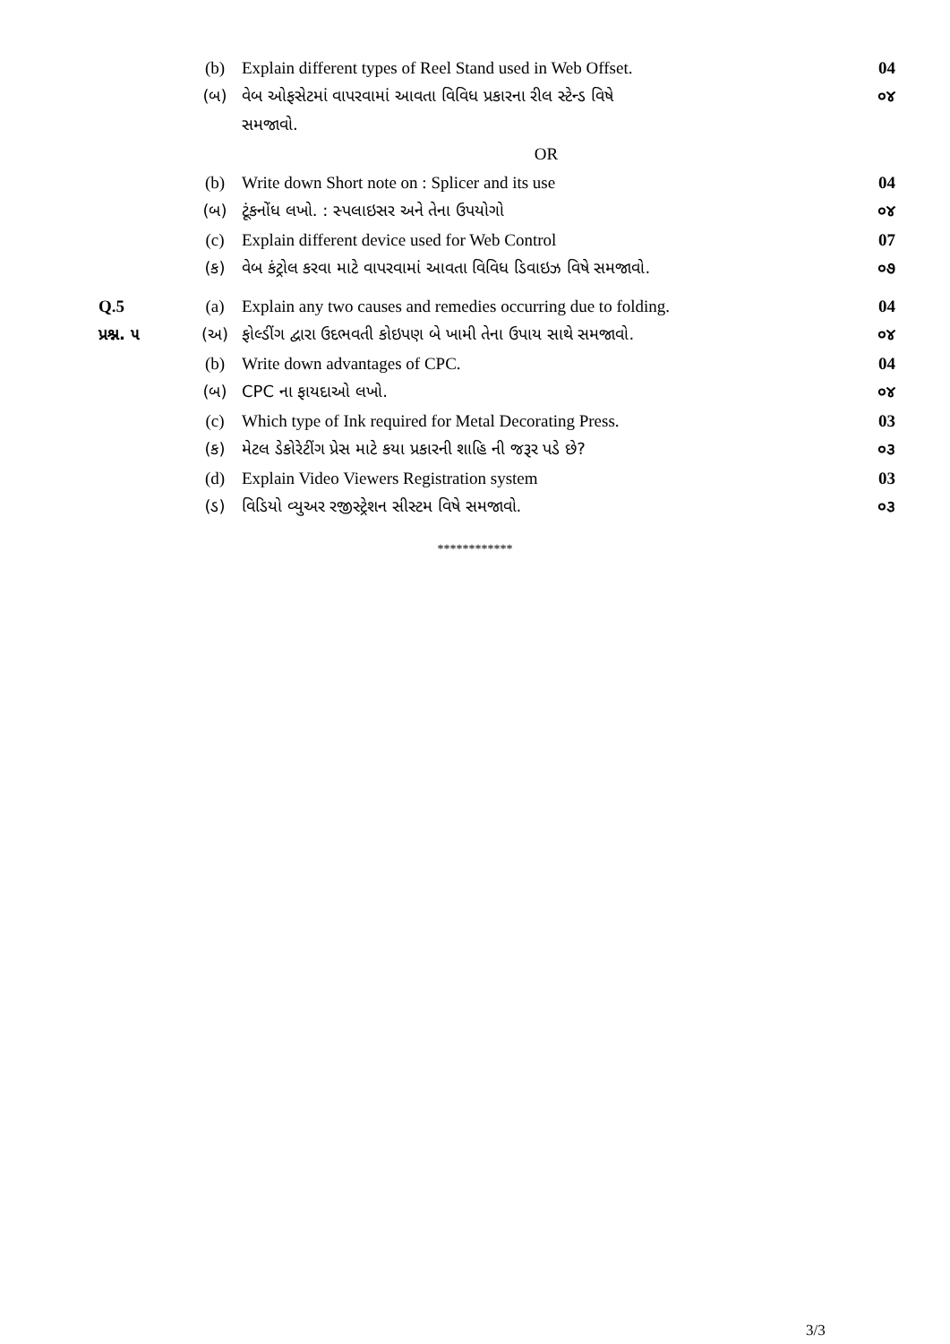| | (b) | Explain different types of Reel Stand used in Web Offset. | 04 |
| | (બ) | વેબ ઓફસેટમાં વાપરવામાં આવતા વિવિધ પ્રકારના રીલ સ્ટેન્ડ વિષે | ૦૪ |
| | | સમજાવો. | |
| | | OR | |
| | (b) | Write down Short note on : Splicer and its use | 04 |
| | (બ) | ટૂંકનોંધ લખો. : સ્પલાઇસર અને તેના ઉપયોગો | ૦૪ |
| | (c) | Explain different device used for Web Control | 07 |
| | (ક) | વેબ કંટ્રોલ કરવા માટે વાપરવામાં આવતા વિવિધ ડિવાઇઝ વિષે સમજાવો. | ૦૭ |
| Q.5 | (a) | Explain any two causes and remedies occurring due to folding. | 04 |
| પ્રશ્ન. ૫ | (અ) | ફોલ્ડીંગ દ્વારા ઉદભવતી કોઇપણ બે ખામી તેના ઉપાય સાથે સમજાવો. | ૦૪ |
| | (b) | Write down advantages of CPC. | 04 |
| | (બ) | CPC ના ફાયદાઓ લખો. | ૦૪ |
| | (c) | Which type of Ink required for Metal Decorating Press. | 03 |
| | (ક) | મેટલ ડેકોરેટીંગ પ્રેસ માટે કયા પ્રકારની શાહિ ની જરૂર પડે છે? | ૦૩ |
| | (d) | Explain Video Viewers Registration system | 03 |
| | (ડ) | વિડિયો વ્યુઅર રજીસ્ટ્રેશન સીસ્ટમ વિષે સમજાવો. | ૦૩ |
************
3/3